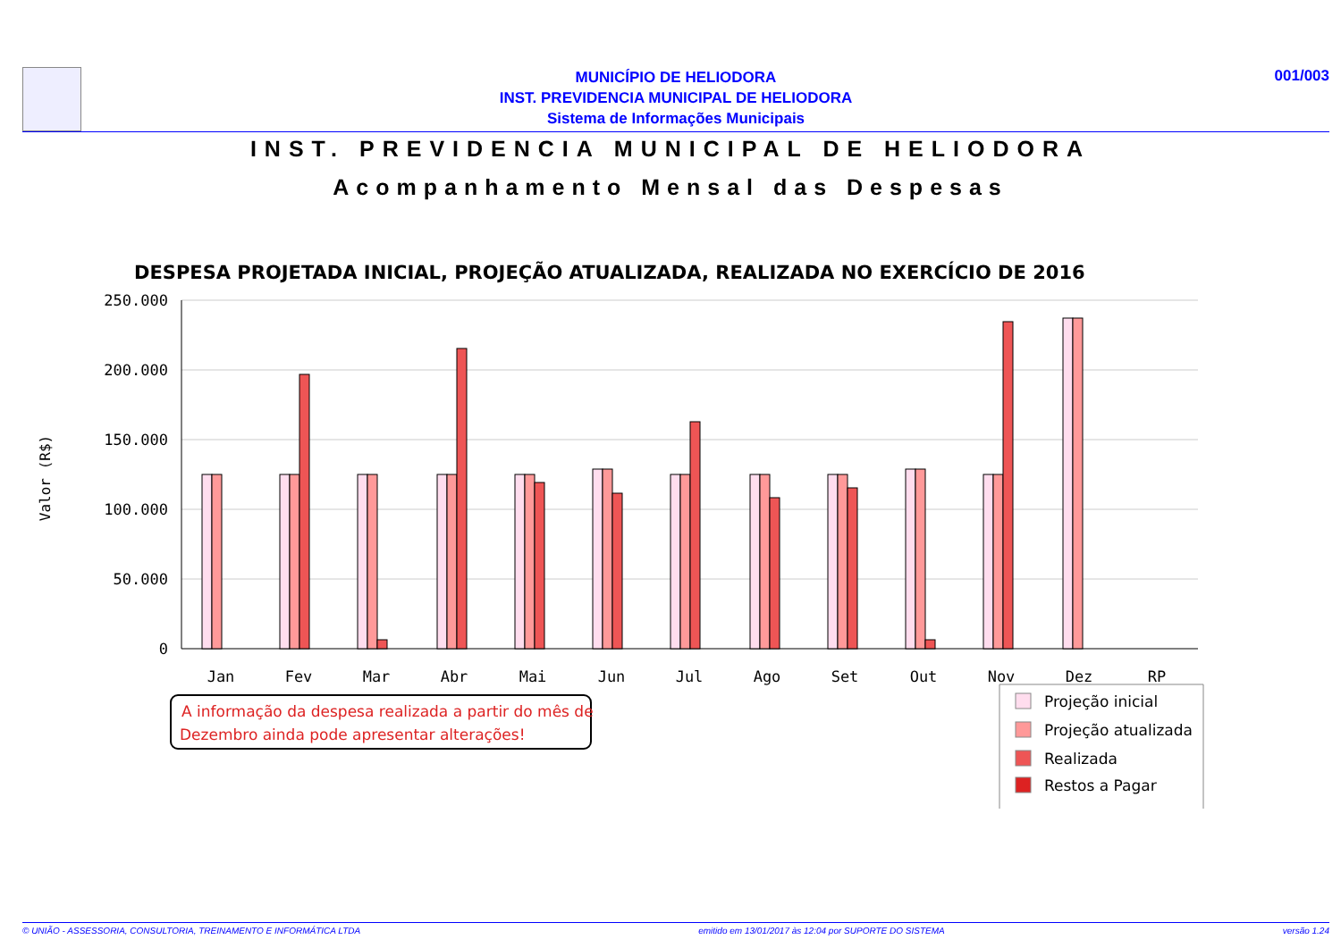MUNICÍPIO DE HELIODORA
INST. PREVIDENCIA MUNICIPAL DE HELIODORA
Sistema de Informações Municipais
001/003
INST. PREVIDENCIA MUNICIPAL DE HELIODORA
Acompanhamento Mensal das Despesas
DESPESA PROJETADA INICIAL, PROJEÇÃO ATUALIZADA, REALIZADA NO EXERCÍCIO DE 2016
250.000
200.000
150.000
100.000
50.000
0
Valor (R$)
Jan
Fev
Mar
Abr
Mai
Jun
Jul
Ago
Set
Out
Nov
Dez
RP
A informação da despesa realizada a partir do mês de
Dezembro ainda pode apresentar alterações!
Projeção inicial
Projeção atualizada
Realizada
Restos a Pagar
© UNIÃO - ASSESSORIA, CONSULTORIA, TREINAMENTO E INFORMÁTICA LTDA emitido em 13/01/2017 às 12:04 por SUPORTE DO SISTEMA versão 1.24